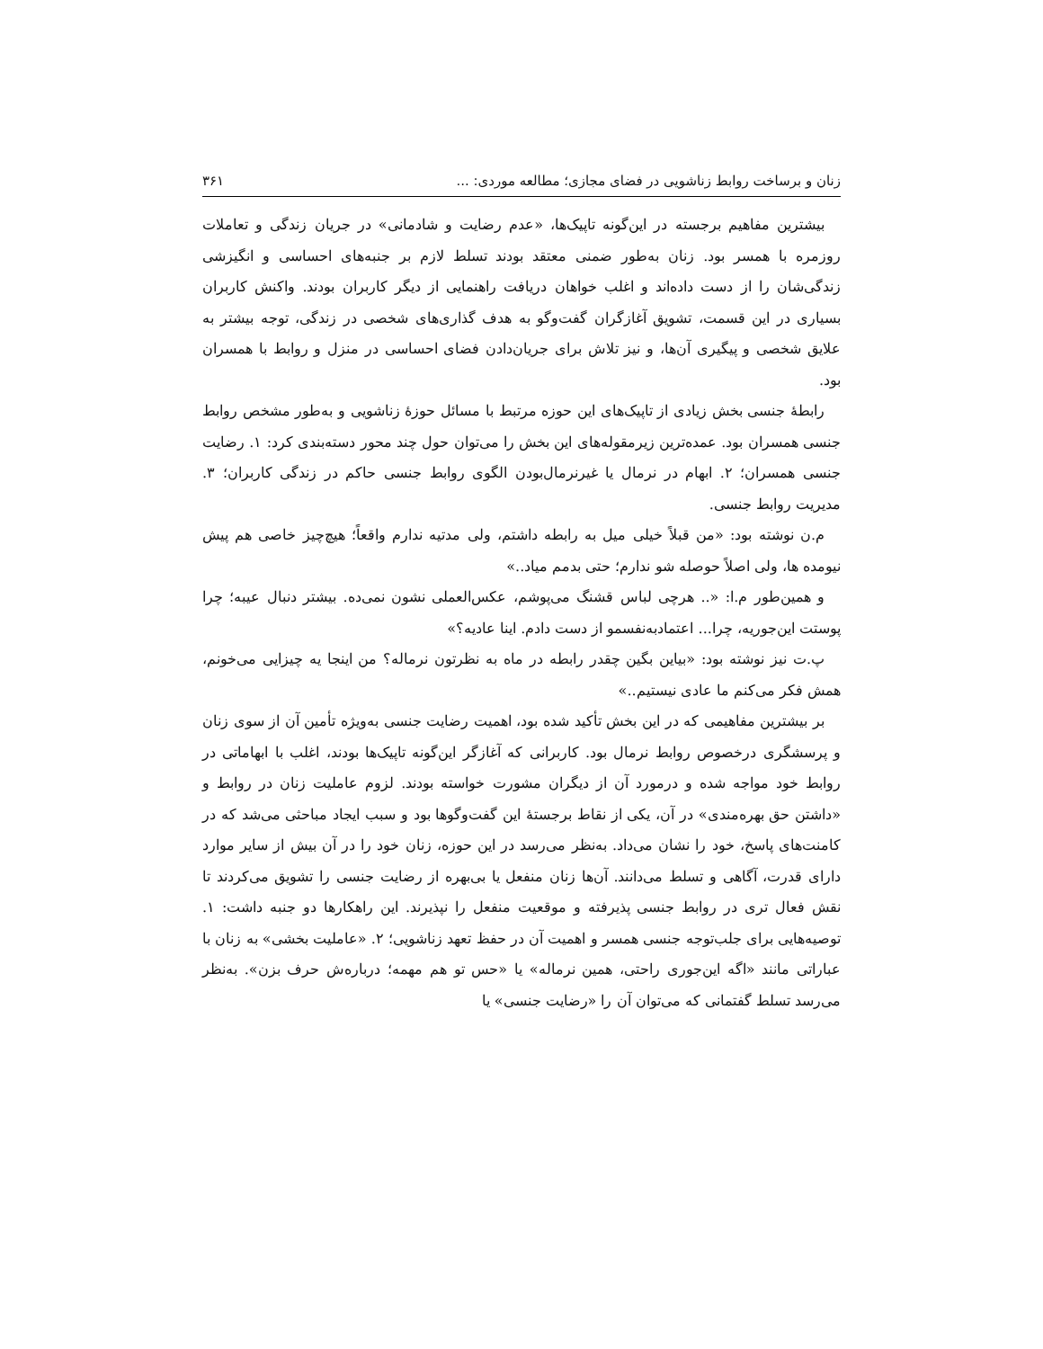زنان و برساخت روابط زناشویی در فضای مجازی؛ مطالعه موردی: ... ۳۶۱
بیشترین مفاهیم برجسته در این‌گونه تاپیک‌ها، «عدم رضایت و شادمانی» در جریان زندگی و تعاملات روزمره با همسر بود. زنان به‌طور ضمنی معتقد بودند تسلط لازم بر جنبه‌های احساسی و انگیزشی زندگی‌شان را از دست داده‌اند و اغلب خواهان دریافت راهنمایی از دیگر کاربران بودند. واکنش کاربران بسیاری در این قسمت، تشویق آغازگران گفت‌وگو به هدف گذاری‌های شخصی در زندگی، توجه بیشتر به علایق شخصی و پیگیری آن‌ها، و نیز تلاش برای جریان‌دادن فضای احساسی در منزل و روابط با همسران بود.
رابطهٔ جنسی بخش زیادی از تاپیک‌های این حوزه مرتبط با مسائل حوزهٔ زناشویی و به‌طور مشخص روابط جنسی همسران بود. عمده‌ترین زیرمقوله‌های این بخش را می‌توان حول چند محور دسته‌بندی کرد: ۱. رضایت جنسی همسران؛ ۲. ابهام در نرمال یا غیرنرمال‌بودن الگوی روابط جنسی حاکم در زندگی کاربران؛ ۳. مدیریت روابط جنسی.
م.ن نوشته بود: «من قبلاً خیلی میل به رابطه داشتم، ولی مدتیه ندارم واقعاً؛ هیچ‌چیز خاصی هم پیش نیومده ها، ولی اصلاً حوصله شو ندارم؛ حتی بدمم میاد..»
و همین‌طور م.ا: «.. هرچی لباس قشنگ می‌پوشم، عکس‌العملی نشون نمی‌ده. بیشتر دنبال عیبه؛ چرا پوستت این‌جوریه، چرا... اعتمادبه‌نفسمو از دست دادم. اینا عادیه؟»
پ.ت نیز نوشته بود: «بیاین بگین چقدر رابطه در ماه به نظرتون نرماله؟ من اینجا یه چیزایی می‌خونم، همش فکر می‌کنم ما عادی نیستیم..»
بر بیشترین مفاهیمی که در این بخش تأکید شده بود، اهمیت رضایت جنسی به‌ویژه تأمین آن از سوی زنان و پرسشگری درخصوص روابط نرمال بود. کاربرانی که آغازگر این‌گونه تاپیک‌ها بودند، اغلب با ابهاماتی در روابط خود مواجه شده و درمورد آن از دیگران مشورت خواسته بودند. لزوم عاملیت زنان در روابط و «داشتن حق بهره‌مندی» در آن، یکی از نقاط برجستهٔ این گفت‌وگوها بود و سبب ایجاد مباحثی می‌شد که در کامنت‌های پاسخ، خود را نشان می‌داد. به‌نظر می‌رسد در این حوزه، زنان خود را در آن بیش از سایر موارد دارای قدرت، آگاهی و تسلط می‌دانند. آن‌ها زنان منفعل یا بی‌بهره از رضایت جنسی را تشویق می‌کردند تا نقش فعال تری در روابط جنسی پذیرفته و موقعیت منفعل را نپذیرند. این راهکارها دو جنبه داشت: ۱. توصیه‌هایی برای جلب‌توجه جنسی همسر و اهمیت آن در حفظ تعهد زناشویی؛ ۲. «عاملیت بخشی» به زنان با عباراتی مانند «اگه این‌جوری راحتی، همین نرماله» یا «حس تو هم مهمه؛ درباره‌ش حرف بزن». به‌نظر می‌رسد تسلط گفتمانی که می‌توان آن را «رضایت جنسی» یا